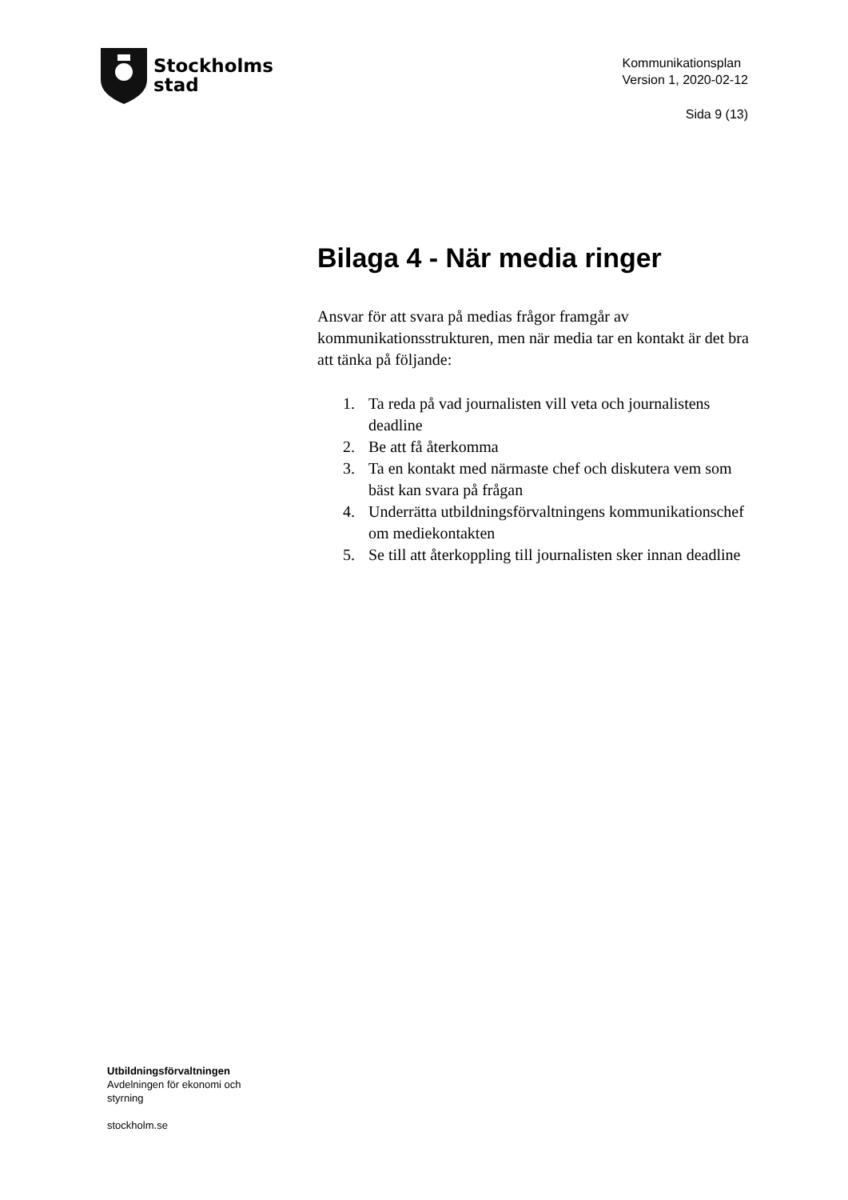Stockholms
stad
Kommunikationsplan
Version 1, 2020-02-12
Sida 9 (13)
Bilaga 4 - När media ringer
Ansvar för att svara på medias frågor framgår av kommunikationsstrukturen, men när media tar en kontakt är det bra att tänka på följande:
1. Ta reda på vad journalisten vill veta och journalistens deadline
2. Be att få återkomma
3. Ta en kontakt med närmaste chef och diskutera vem som bäst kan svara på frågan
4. Underrätta utbildningsförvaltningens kommunikationschef om mediekontakten
5. Se till att återkoppling till journalisten sker innan deadline
Utbildningsförvaltningen
Avdelningen för ekonomi och
styrning
stockholm.se